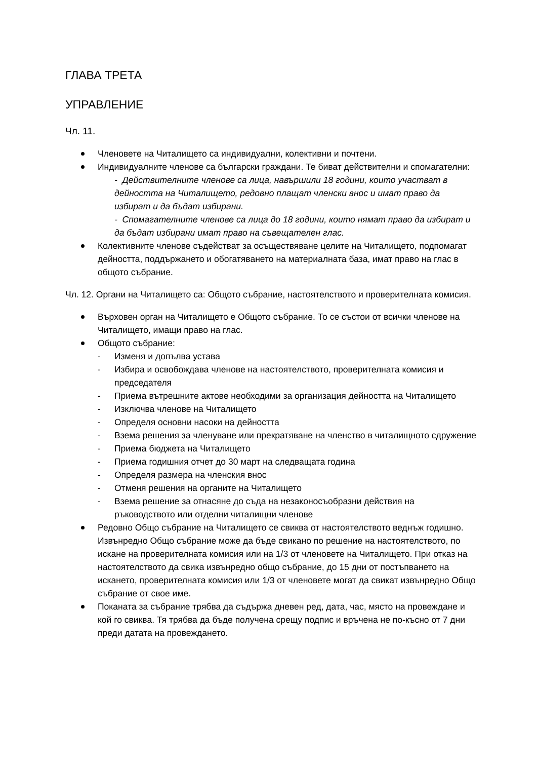ГЛАВА ТРЕТА
УПРАВЛЕНИЕ
Чл. 11.
Членовете на Читалището са индивидуални, колективни и почтени.
Индивидуалните членове са български граждани. Те биват действителни и спомагателни:
- Действителните членове са лица, навършили 18 години, които участват в дейността на Читалището, редовно плащат членски внос и имат право да избират и да бъдат избирани.
- Спомагателните членове са лица до 18 години, които нямат право да избират и да бъдат избирани имат право на съвещателен глас.
Колективните членове съдействат за осъществяване целите на Читалището, подпомагат дейността, поддържането и обогатяването на материалната база, имат право на глас в общото събрание.
Чл. 12. Органи на Читалището са: Общото събрание, настоятелството и проверителната комисия.
Върховен орган на Читалището е Общото събрание. То се състои от всички членове на Читалището, имащи право на глас.
Общото събрание:
- Изменя и допълва устава
- Избира и освобождава членове на настоятелството, проверителната комисия и председателя
- Приема вътрешните актове необходими за организация дейността на Читалището
- Изключва членове на Читалището
- Определя основни насоки на дейността
- Взема решения за членуване или прекратяване на членство в читалищното сдружение
- Приема бюджета на Читалището
- Приема годишния отчет до 30 март на следващата година
- Определя размера на членския внос
- Отменя решения на органите на Читалището
- Взема решение за отнасяне до съда на незаконосъобразни действия на ръководството или отделни читалищни членове
Редовно Общо събрание на Читалището се свиква от настоятелството веднъж годишно. Извънредно Общо събрание може да бъде свикано по решение на настоятелството, по искане на проверителната комисия или на 1/3 от членовете на Читалището. При отказ на настоятелството да свика извънредно общо събрание, до 15 дни от постъпването на искането, проверителната комисия или 1/3 от членовете могат да свикат извънредно Общо събрание от свое име.
Поканата за събрание трябва да съдържа дневен ред, дата, час, място на провеждане и кой го свиква. Тя трябва да бъде получена срещу подпис и връчена не по-късно от 7 дни преди датата на провеждането.